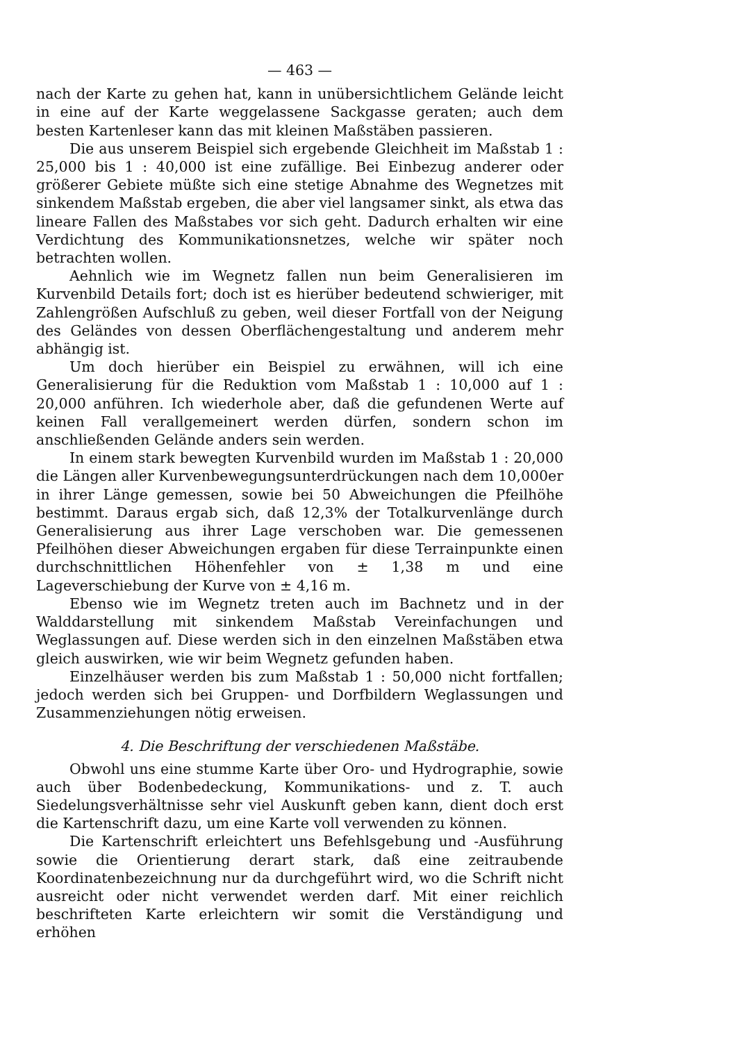— 463 —
nach der Karte zu gehen hat, kann in unübersichtlichem Gelände leicht in eine auf der Karte weggelassene Sackgasse geraten; auch dem besten Kartenleser kann das mit kleinen Maßstäben passieren.
Die aus unserem Beispiel sich ergebende Gleichheit im Maßstab 1 : 25,000 bis 1 : 40,000 ist eine zufällige. Bei Einbezug anderer oder größerer Gebiete müßte sich eine stetige Abnahme des Wegnetzes mit sinkendem Maßstab ergeben, die aber viel langsamer sinkt, als etwa das lineare Fallen des Maßstabes vor sich geht. Dadurch erhalten wir eine Verdichtung des Kommunikationsnetzes, welche wir später noch betrachten wollen.
Aehnlich wie im Wegnetz fallen nun beim Generalisieren im Kurvenbild Details fort; doch ist es hierüber bedeutend schwieriger, mit Zahlengrößen Aufschluß zu geben, weil dieser Fortfall von der Neigung des Geländes von dessen Oberflächengestaltung und anderem mehr abhängig ist.
Um doch hierüber ein Beispiel zu erwähnen, will ich eine Generalisierung für die Reduktion vom Maßstab 1 : 10,000 auf 1 : 20,000 anführen. Ich wiederhole aber, daß die gefundenen Werte auf keinen Fall verallgemeinert werden dürfen, sondern schon im anschließenden Gelände anders sein werden.
In einem stark bewegten Kurvenbild wurden im Maßstab 1 : 20,000 die Längen aller Kurvenbewegungsunterdrückungen nach dem 10,000er in ihrer Länge gemessen, sowie bei 50 Abweichungen die Pfeilhöhe bestimmt. Daraus ergab sich, daß 12,3% der Totalkurvenlänge durch Generalisierung aus ihrer Lage verschoben war. Die gemessenen Pfeilhöhen dieser Abweichungen ergaben für diese Terrainpunkte einen durchschnittlichen Höhenfehler von ± 1,38 m und eine Lageverschiebung der Kurve von ± 4,16 m.
Ebenso wie im Wegnetz treten auch im Bachnetz und in der Walddarstellung mit sinkendem Maßstab Vereinfachungen und Weglassungen auf. Diese werden sich in den einzelnen Maßstäben etwa gleich auswirken, wie wir beim Wegnetz gefunden haben.
Einzelhäuser werden bis zum Maßstab 1 : 50,000 nicht fortfallen; jedoch werden sich bei Gruppen- und Dorfbildern Weglassungen und Zusammenziehungen nötig erweisen.
4. Die Beschriftung der verschiedenen Maßstäbe.
Obwohl uns eine stumme Karte über Oro- und Hydrographie, sowie auch über Bodenbedeckung, Kommunikations- und z. T. auch Siedelungsverhältnisse sehr viel Auskunft geben kann, dient doch erst die Kartenschrift dazu, um eine Karte voll verwenden zu können.
Die Kartenschrift erleichtert uns Befehlsgebung und -Ausführung sowie die Orientierung derart stark, daß eine zeitraubende Koordinatenbezeichnung nur da durchgeführt wird, wo die Schrift nicht ausreicht oder nicht verwendet werden darf. Mit einer reichlich beschrifteten Karte erleichtern wir somit die Verständigung und erhöhen